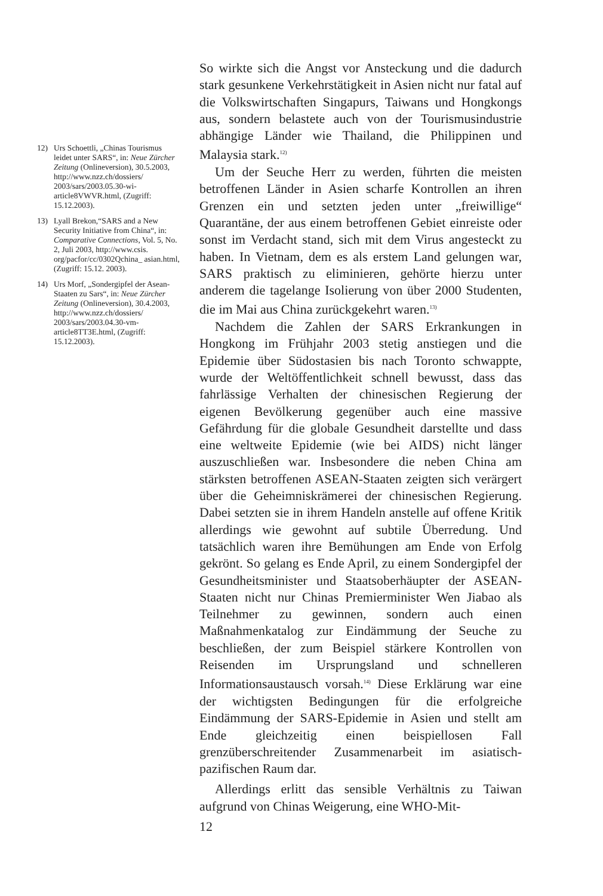So wirkte sich die Angst vor Ansteckung und die dadurch stark gesunkene Verkehrstätigkeit in Asien nicht nur fatal auf die Volkswirtschaften Singapurs, Taiwans und Hongkongs aus, sondern belastete auch von der Tourismusindustrie abhängige Länder wie Thailand, die Philippinen und Malaysia stark.<sup>12)</sup>
Um der Seuche Herr zu werden, führten die meisten betroffenen Länder in Asien scharfe Kontrollen an ihren Grenzen ein und setzten jeden unter „freiwillige“ Quarantäne, der aus einem betroffenen Gebiet einreiste oder sonst im Verdacht stand, sich mit dem Virus angesteckt zu haben. In Vietnam, dem es als erstem Land gelungen war, SARS praktisch zu eliminieren, gehörte hierzu unter anderem die tagelange Isolierung von über 2000 Studenten, die im Mai aus China zurückgekehrt waren.<sup>13)</sup>
Nachdem die Zahlen der SARS Erkrankungen in Hongkong im Frühjahr 2003 stetig anstiegen und die Epidemie über Südostasien bis nach Toronto schwappte, wurde der Weltöffentlichkeit schnell bewusst, dass das fahrlässige Verhalten der chinesischen Regierung der eigenen Bevölkerung gegenüber auch eine massive Gefährdung für die globale Gesundheit darstellte und dass eine weltweite Epidemie (wie bei AIDS) nicht länger auszuschließen war. Insbesondere die neben China am stärksten betroffenen ASEAN-Staaten zeigten sich verärgert über die Geheimniskrämerei der chinesischen Regierung. Dabei setzten sie in ihrem Handeln anstelle auf offene Kritik allerdings wie gewohnt auf subtile Überredung. Und tatsächlich waren ihre Bemühungen am Ende von Erfolg gekrönt. So gelang es Ende April, zu einem Sondergipfel der Gesundheitsminister und Staatsoberhäupter der ASEAN-Staaten nicht nur Chinas Premierminister Wen Jiabao als Teilnehmer zu gewinnen, sondern auch einen Maßnahmenkatalog zur Eindämmung der Seuche zu beschließen, der zum Beispiel stärkere Kontrollen von Reisenden im Ursprungsland und schnelleren Informationsaustausch vorsah.<sup>14)</sup> Diese Erklärung war eine der wichtigsten Bedingungen für die erfolgreiche Eindämmung der SARS-Epidemie in Asien und stellt am Ende gleichzeitig einen beispiellosen Fall grenzüberschreitender Zusammenarbeit im asiatisch-pazifischen Raum dar.
Allerdings erlitt das sensible Verhältnis zu Taiwan aufgrund von Chinas Weigerung, eine WHO-Mit-
12
12) Urs Schoettli, „Chinas Tourismus leidet unter SARS“, in: Neue Zürcher Zeitung (Onlineversion), 30.5.2003, http://www.nzz.ch/dossiers/ 2003/sars/2003.05.30-wi-article8VWVR.html, (Zugriff: 15.12.2003).
13) Lyall Brekon,“SARS and a New Security Initiative from China“, in: Comparative Connections, Vol. 5, No. 2, Juli 2003, http://www.csis. org/pacfor/cc/0302Qchina_ asian.html, (Zugriff: 15.12. 2003).
14) Urs Morf, „Sondergipfel der Asean-Staaten zu Sars“, in: Neue Zürcher Zeitung (Onlineversion), 30.4.2003, http://www.nzz.ch/dossiers/ 2003/sars/2003.04.30-vm-article8TT3E.html, (Zugriff: 15.12.2003).